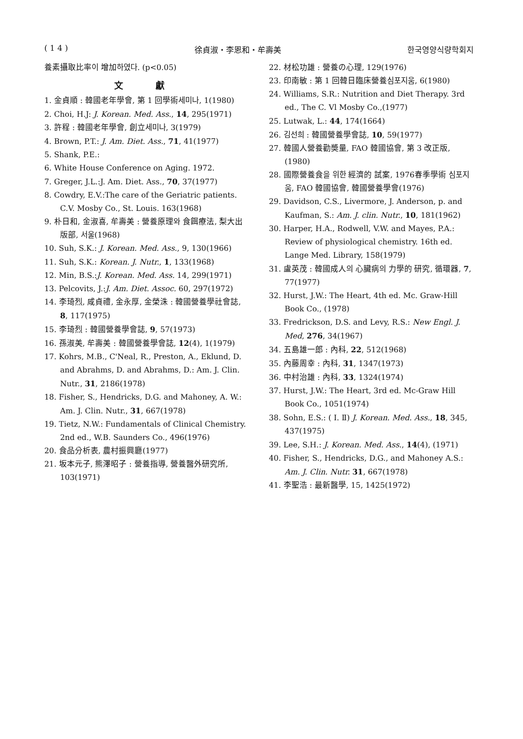( 1 4 ) 徐貞淑・李恩和・牟壽美 한국영양식량학회지
養素攝取比率이 增加하였다. (p<0.05)
文 獻
1. 金貞順 : 韓國老年學會, 第 1 回學術세미나, 1(1980)
2. Choi, H.J: J. Korean. Med. Ass., 14, 295(1971)
3. 許程 : 韓國老年學會, 創立세미나, 3(1979)
4. Brown, P.T.: J. Am. Diet. Ass., 71, 41(1977)
5. Shank, P.E.:
6. White House Conference on Aging. 1972.
7. Greger, J.L.:J. Am. Diet. Ass., 70, 37(1977)
8. Cowdry, E.V.:The care of the Geriatric patients. C.V. Mosby Co., St. Louis. 163(1968)
9. 朴日和, 金淑喜, 牟壽美 : 營養原理와 食餌療法, 梨大出版部, 서울(1968)
10. Suh, S.K.: J. Korean. Med. Ass., 9, 130(1966)
11. Suh, S.K.: Korean. J. Nutr., 1, 133(1968)
12. Min, B.S.:J. Korean. Med. Ass. 14, 299(1971)
13. Pelcovits, J.:J. Am. Diet. Assoc. 60, 297(1972)
14. 李琦烈, 咸貞禮, 金永厚, 金榮洙 : 韓國營養學社會誌, 8, 117(1975)
15. 李琦烈 : 韓國營養學會誌, 9, 57(1973)
16. 孫淑美, 牟壽美 : 韓國營養學會誌, 12(4), 1(1979)
17. Kohrs, M.B., C'Neal, R., Preston, A., Eklund, D. and Abrahms, D. and Abrahms, D.: Am. J. Clin. Nutr., 31, 2186(1978)
18. Fisher, S., Hendricks, D.G. and Mahoney, A. W.: Am. J. Clin. Nutr., 31, 667(1978)
19. Tietz, N.W.: Fundamentals of Clinical Chemistry. 2nd ed., W.B. Saunders Co., 496(1976)
20. 食品分析表, 農村振興廳(1977)
21. 坂本元子, 熊澤昭子 : 營養指導, 營養醫外研究所, 103(1971)
22. 材松功雄 : 營養の心理, 129(1976)
23. 印南敏 : 第 1 回韓日臨床營養심포지움, 6(1980)
24. Williams, S.R.: Nutrition and Diet Therapy. 3rd ed., The C. Vl Mosby Co.,(1977)
25. Lutwak, L.: 44, 174(1664)
26. 김선희 : 韓國營養學會誌, 10, 59(1977)
27. 韓國人營養勸奬量, FAO 韓國協會, 第 3 改正版, (1980)
28. 國際營養食을 위한 經濟的 試案, 1976春季學術 심포지움, FAO 韓國協會, 韓國營養學會(1976)
29. Davidson, C.S., Livermore, J. Anderson, p. and Kaufman, S.: Am. J. clin. Nutr., 10, 181(1962)
30. Harper, H.A., Rodwell, V.W. and Mayes, P.A.: Review of physiological chemistry. 16th ed. Lange Med. Library, 158(1979)
31. 盧英茂 : 韓國成人의 心臟病의 力學的 研究, 循環器, 7, 77(1977)
32. Hurst, J.W.: The Heart, 4th ed. Mc. Graw-Hill Book Co., (1978)
33. Fredrickson, D.S. and Levy, R.S.: New Engl. J. Med, 276, 34(1967)
34. 五島雄一郎 : 內科, 22, 512(1968)
35. 內藤周幸 : 內科, 31, 1347(1973)
36. 中村治雄 : 內科, 33, 1324(1974)
37. Hurst, J.W.: The Heart, 3rd ed. Mc-Graw Hill Book Co., 1051(1974)
38. Sohn, E.S.: ( Ⅰ. Ⅱ) J. Korean. Med. Ass., 18, 345, 437(1975)
39. Lee, S.H.: J. Korean. Med. Ass., 14(4), (1971)
40. Fisher, S., Hendricks, D.G., and Mahoney A.S.: Am. J. Clin. Nutr. 31, 667(1978)
41. 李聖浩 : 最新醫學, 15, 1425(1972)